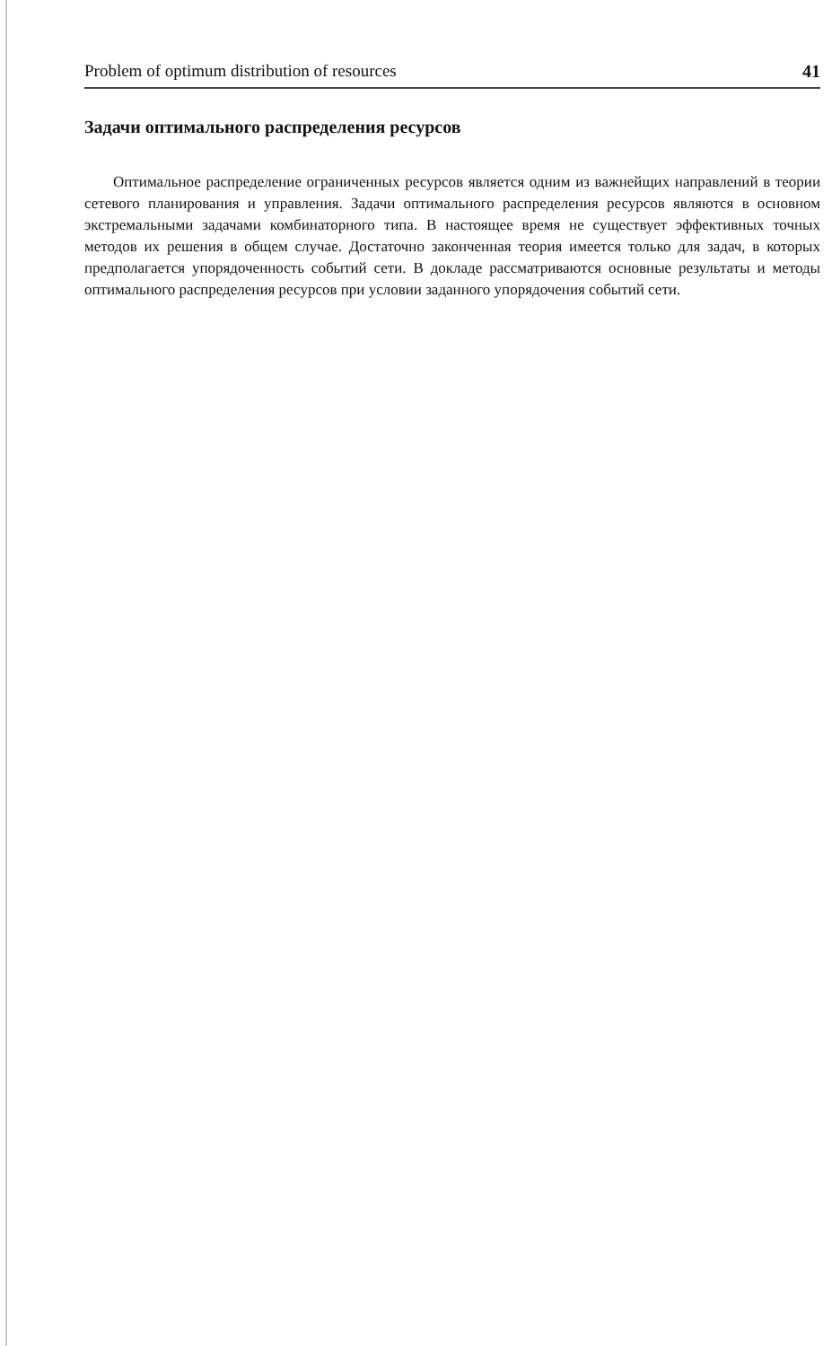Problem of optimum distribution of resources 41
Задачи оптимального распределения ресурсов
Оптимальное распределение ограниченных ресурсов является одним из важнейщих направлений в теории сетевого планирования и управления. Задачи оптимального распределения ресурсов являются в основном экстремальными задачами комбинаторного типа. В настоящее время не существует эффективных точных методов их решения в общем случае. Достаточно законченная теория имеется только для задач, в которых предполагается упорядоченность событий сети. В докладе рассматриваются основные результаты и методы оптимального распределения ресурсов при условии заданного упорядочения событий сети.